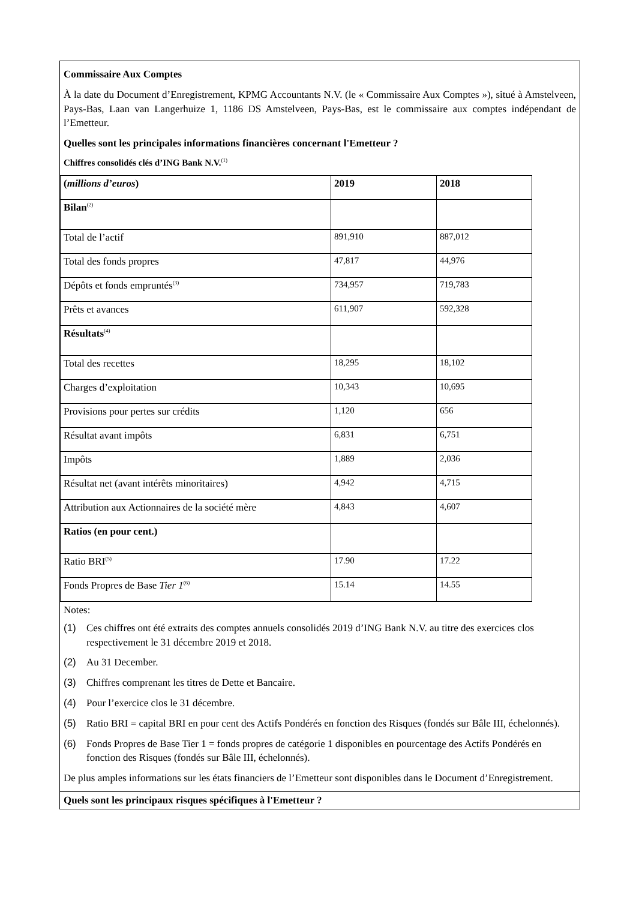Commissaire Aux Comptes
À la date du Document d’Enregistrement, KPMG Accountants N.V. (le « Commissaire Aux Comptes »), situé à Amstelveen, Pays-Bas, Laan van Langerhuize 1, 1186 DS Amstelveen, Pays-Bas, est le commissaire aux comptes indépendant de l’Emetteur.
Quelles sont les principales informations financières concernant l'Emetteur ?
Chiffres consolidés clés d’ING Bank N.V.<sup>(1)</sup>
| ( millions d’euros ) | 2019 | 2018 |
| Bilan<sup>(2)</sup> | | |
| Total de l’actif | 891,910 | 887,012 |
| Total des fonds propres | 47,817 | 44,976 |
| Dépôts et fonds empruntés<sup>(3)</sup> | 734,957 | 719,783 |
| Prêts et avances | 611,907 | 592,328 |
| Résultats<sup>(4)</sup> | | |
| Total des recettes | 18,295 | 18,102 |
| Charges d’exploitation | 10,343 | 10,695 |
| Provisions pour pertes sur crédits | 1,120 | 656 |
| Résultat avant impôts | 6,831 | 6,751 |
| Impôts | 1,889 | 2,036 |
| Résultat net (avant intérêts minoritaires) | 4,942 | 4,715 |
| Attribution aux Actionnaires de la société mère | 4,843 | 4,607 |
| Ratios (en pour cent.) | | |
| Ratio BRI<sup>(5)</sup> | 17.90 | 17.22 |
| Fonds Propres de Base Tier 1<sup>(6)</sup> | 15.14 | 14.55 |
Notes:
(1) Ces chiffres ont été extraits des comptes annuels consolidés 2019 d’ING Bank N.V. au titre des exercices clos respectivement le 31 décembre 2019 et 2018.
(2) Au 31 December.
(3) Chiffres comprenant les titres de Dette et Bancaire.
(4) Pour l’exercice clos le 31 décembre.
(5) Ratio BRI = capital BRI en pour cent des Actifs Pondérés en fonction des Risques (fondés sur Bâle III, échelonnés).
(6) Fonds Propres de Base Tier 1 = fonds propres de catégorie 1 disponibles en pourcentage des Actifs Pondérés en fonction des Risques (fondés sur Bâle III, échelonnés).
De plus amples informations sur les états financiers de l’Emetteur sont disponibles dans le Document d’Enregistrement.
Quels sont les principaux risques spécifiques à l'Emetteur ?